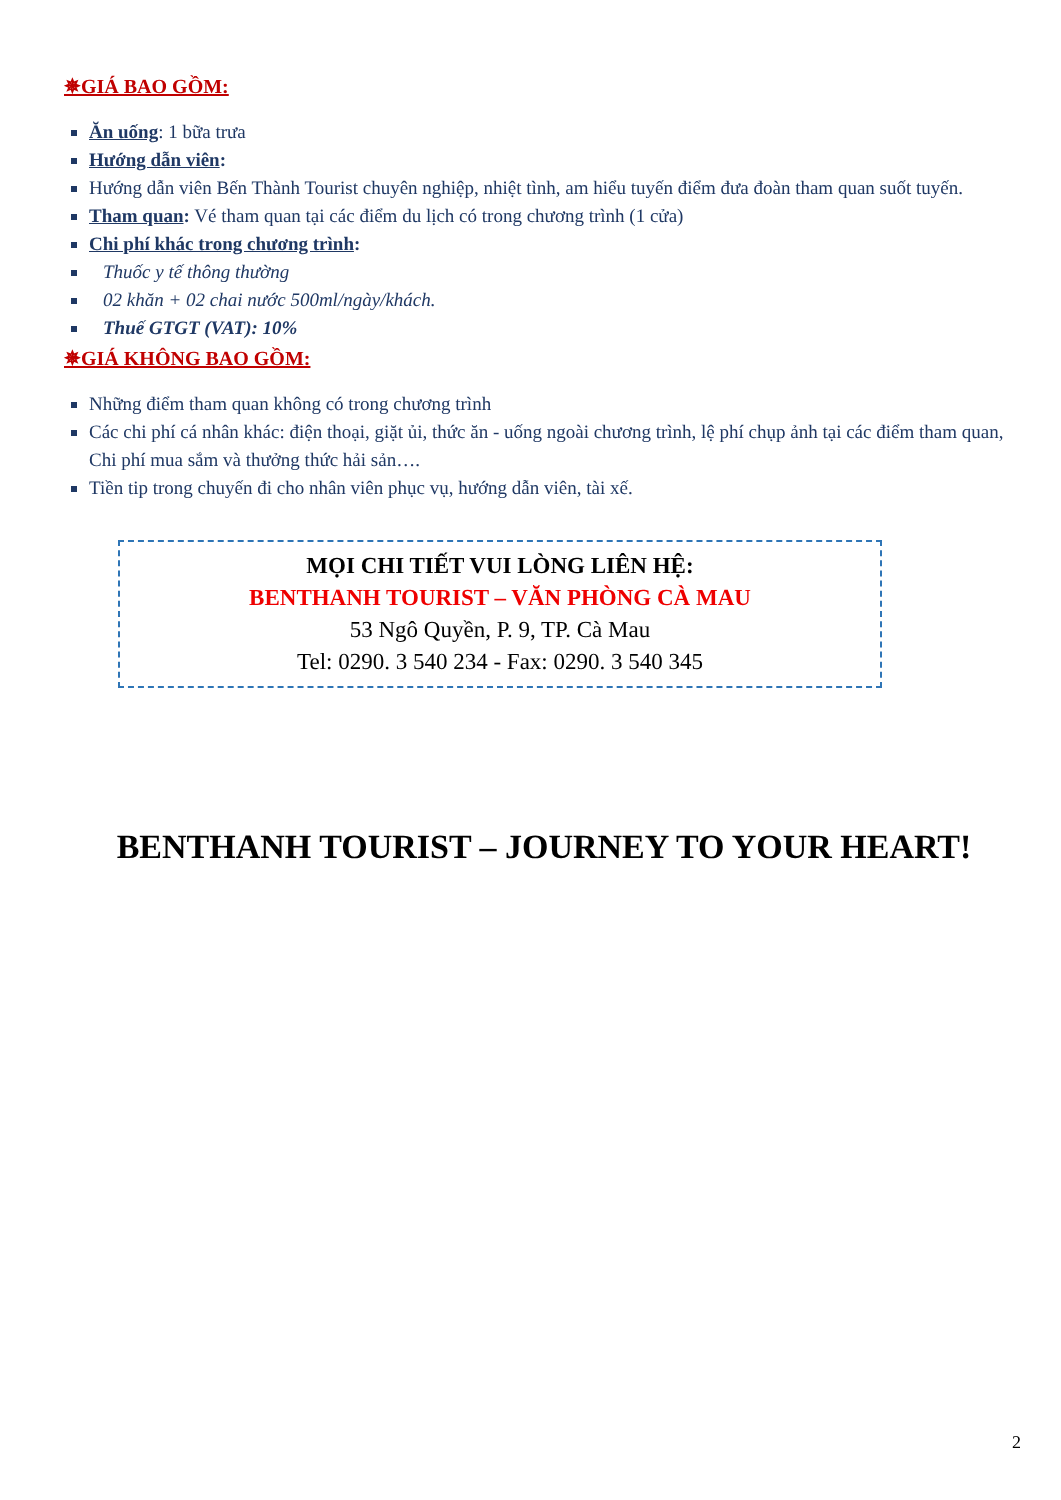✵GIÁ BAO GỒM:
Ăn uống: 1 bữa trưa
Hướng dẫn viên:
Hướng dẫn viên Bến Thành Tourist chuyên nghiệp, nhiệt tình, am hiểu tuyến điểm đưa đoàn tham quan suốt tuyến.
Tham quan: Vé tham quan tại các điểm du lịch có trong chương trình (1 cửa)
Chi phí khác trong chương trình:
Thuốc y tế thông thường
02 khăn + 02 chai nước 500ml/ngày/khách.
Thuế GTGT (VAT): 10%
✵GIÁ KHÔNG BAO GỒM:
Những điểm tham quan không có trong chương trình
Các chi phí cá nhân khác: điện thoại, giặt ủi, thức ăn - uống ngoài chương trình, lệ phí chụp ảnh tại các điểm tham quan, Chi phí mua sắm và thưởng thức hải sản….
Tiền tip trong chuyến đi cho nhân viên phục vụ, hướng dẫn viên, tài xế.
MỌI CHI TIẾT VUI LÒNG LIÊN HỆ:
BENTHANH TOURIST – VĂN PHÒNG CÀ MAU
53 Ngô Quyền, P. 9, TP. Cà Mau
Tel: 0290. 3 540 234 - Fax: 0290. 3 540 345
BENTHANH TOURIST – JOURNEY TO YOUR HEART!
2